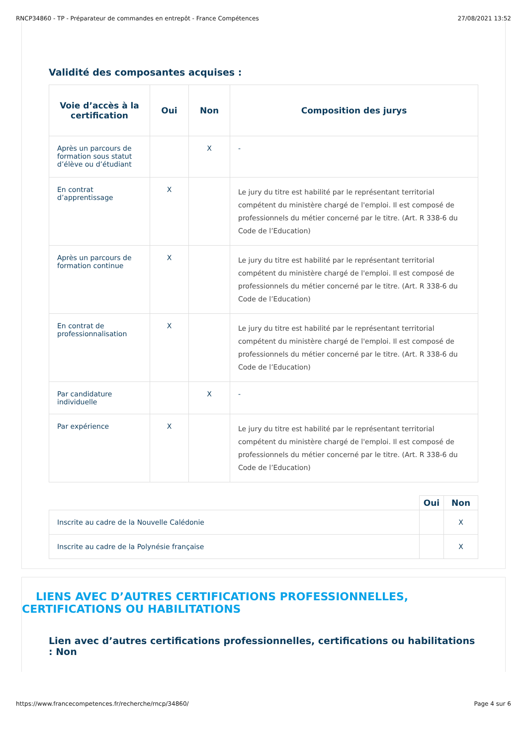RNCP34860 - TP - Préparateur de commandes en entrepôt - France Compétences 27/08/2021 13:52
Validité des composantes acquises :
| Voie d’accès à la certification | Oui | Non | Composition des jurys |
| --- | --- | --- | --- |
| Après un parcours de formation sous statut d’élève ou d’étudiant | | X | - |
| En contrat d’apprentissage | X | | Le jury du titre est habilité par le représentant territorial compétent du ministère chargé de l'emploi. Il est composé de professionnels du métier concerné par le titre. (Art. R 338-6 du Code de l’Education) |
| Après un parcours de formation continue | X | | Le jury du titre est habilité par le représentant territorial compétent du ministère chargé de l'emploi. Il est composé de professionnels du métier concerné par le titre. (Art. R 338-6 du Code de l’Education) |
| En contrat de professionnalisation | X | | Le jury du titre est habilité par le représentant territorial compétent du ministère chargé de l'emploi. Il est composé de professionnels du métier concerné par le titre. (Art. R 338-6 du Code de l’Education) |
| Par candidature individuelle | | X | - |
| Par expérience | X | | Le jury du titre est habilité par le représentant territorial compétent du ministère chargé de l'emploi. Il est composé de professionnels du métier concerné par le titre. (Art. R 338-6 du Code de l’Education) |
| | Oui | Non |
| Inscrite au cadre de la Nouvelle Calédonie | | X |
| Inscrite au cadre de la Polynésie française | | X |
LIENS AVEC D’AUTRES CERTIFICATIONS PROFESSIONNELLES,
CERTIFICATIONS OU HABILITATIONS
Lien avec d’autres certifications professionnelles, certifications ou habilitations : Non
https://www.francecompetences.fr/recherche/rncp/34860/ Page 4 sur 6